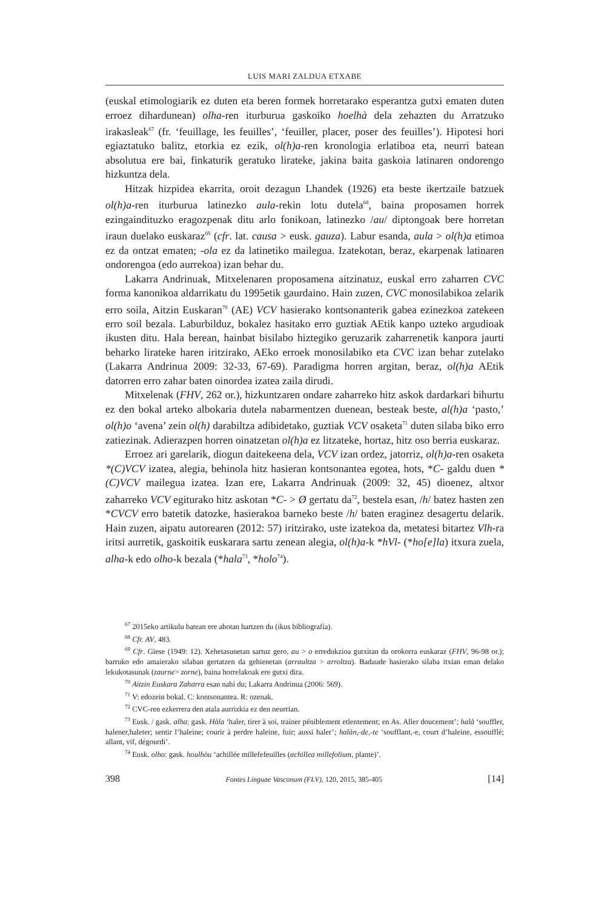LUIS MARI ZALDUA ETXABE
(euskal etimologiarik ez duten eta beren formek horretarako esperantza gutxi ematen duten erroez dihardunean) olha-ren iturburua gaskoiko hoelhà dela zehazten du Arratzuko irakasleak<sup>67</sup> (fr. ‘feuillage, les feuilles’, ‘feuiller, placer, poser des feuilles’). Hipotesi hori egiaztatuko balitz, etorkia ez ezik, ol(h)a-ren kronologia erlatiboa eta, neurri batean absolutua ere bai, finkaturik geratuko lirateke, jakina baita gaskoia latinaren ondorengo hizkuntza dela.
Hitzak hizpidea ekarrita, oroit dezagun Lhandek (1926) eta beste ikertzaile batzuek ol(h)a-ren iturburua latinezko aula-rekin lotu dutela<sup>68</sup>, baina proposamen horrek ezingaindituzko eragozpenak ditu arlo fonikoan, latinezko /au/ diptongoak bere horretan iraun duelako euskaraz<sup>69</sup> (cfr. lat. causa > eusk. gauza). Labur esanda, aula > ol(h)a etimoa ez da ontzat ematen; -ola ez da latinetiko mailegua. Izatekotan, beraz, ekarpenak latinaren ondorengoa (edo aurrekoa) izan behar du.
Lakarra Andrinuak, Mitxelenaren proposamena aitzinatuz, euskal erro zaharren CVC forma kanonikoa aldarrikatu du 1995etik gaurdaino. Hain zuzen, CVC monosilabikoa zelarik erro soila, Aitzin Euskaran<sup>70</sup> (AE) VCV hasierako kontsonanterik gabea ezinezkoa zatekeen erro soil bezala. Laburbilduz, bokalez hasitako erro guztiak AEtik kanpo uzteko argudioak ikusten ditu. Hala berean, hainbat bisilabo hiztegiko geruzarik zaharrenetik kanpora jaurti beharko lirateke haren iritzirako, AEko erroek monosilabiko eta CVC izan behar zutelako (Lakarra Andrinua 2009: 32-33, 67-69). Paradigma horren argitan, beraz, ol(h)a AEtik datorren erro zahar baten oinordea izatea zaila dirudi.
Mitxelenak (FHV, 262 or.), hizkuntzaren ondare zaharreko hitz askok dardarkari bihurtu ez den bokal arteko albokaria dutela nabarmentzen duenean, besteak beste, al(h)a ‘pasto,’ ol(h)o ‘avena’ zein ol(h) darabiltza adibidetako, guztiak VCV osaketa<sup>71</sup> duten silaba biko erro zatiezinak. Adierazpen horren oinatzetan ol(h)a ez litzateke, hortaz, hitz oso berria euskaraz.
Erroez ari garelarik, diogun daitekeena dela, VCV izan ordez, jatorriz, ol(h)a-ren osaketa *(C)VCV izatea, alegia, behinola hitz hasieran kontsonantea egotea, hots, *C- galdu duen *(C)VCV mailegua izatea. Izan ere, Lakarra Andrinuak (2009: 32, 45) dioenez, altxor zaharreko VCV egiturako hitz askotan *C- > Ø gertatu da<sup>72</sup>, bestela esan, /h/ batez hasten zen *CVCV erro batetik datozke, hasierakoa barneko beste /h/ baten eraginez desagertu delarik. Hain zuzen, aipatu autorearen (2012: 57) iritzirako, uste izatekoa da, metatesi bitartez Vlh-ra iritsi aurretik, gaskoitik euskarara sartu zenean alegia, ol(h)a-k *hVl- (*ho[e]la) itxura zuela, alha-k edo olho-k bezala (*hala<sup>73</sup>, *holo<sup>74</sup>).
<sup>67</sup> 2015eko artikulu batean ere ahotan hartzen du (ikus bibliografía).
<sup>68</sup> Cfr. AV, 483.
<sup>69</sup> Cfr. Giese (1949: 12). Xehetasunetan sartuz gero, au > o erredukzioa gutxitan da orokorra euskaraz (FHV, 96-98 or.); barruko edo amaierako silaban gertatzen da gehienetan (arraultza > arroltza). Badaude hasierako silaba itxian eman delako lekukotasunak (zaurne> zorne), baina horrelakoak ere gutxi dira.
<sup>70</sup> Aitzin Euskara Zaharra esan nahi du; Lakarra Andrinua (2006: 569).
<sup>71</sup> V: edozein bokal. C: kontsonantea. R: ozenak.
<sup>72</sup> CVC-ren ezkerrera den atala aurrizkia ez den neurrian.
<sup>73</sup> Eusk. / gask. alha: gask. Hàla ‘haler, tirer à soi, trainer péniblement etlentement; en As. Aller doucement’; halà ‘souffler, halener,haleter; sentir l’haleine; courir à perdre haleine, fuir; aussi haler’; halàn,-de,-te ‘soufflant,-e, court d’haleine, essoufflé; allant, vif, dégourdi’.
<sup>74</sup> Eusk. olho: gask. houlhòu ‘achillée millefefeuilles (achillea millefolium, plante)’.
398
Fontes Linguae Vasconum (FLV), 120, 2015, 385-405
[14]